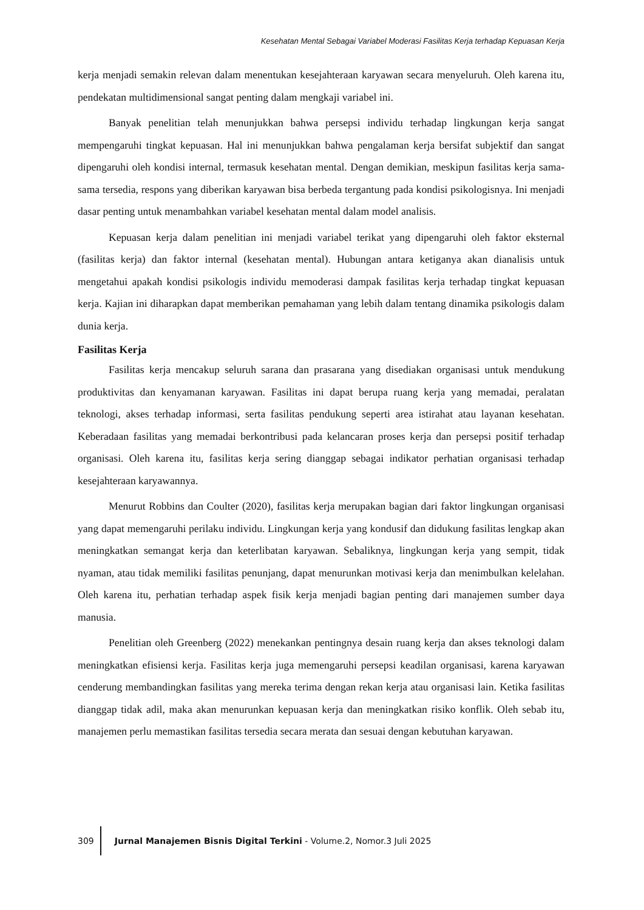Kesehatan Mental Sebagai Variabel Moderasi Fasilitas Kerja terhadap Kepuasan Kerja
kerja menjadi semakin relevan dalam menentukan kesejahteraan karyawan secara menyeluruh. Oleh karena itu, pendekatan multidimensional sangat penting dalam mengkaji variabel ini.
Banyak penelitian telah menunjukkan bahwa persepsi individu terhadap lingkungan kerja sangat mempengaruhi tingkat kepuasan. Hal ini menunjukkan bahwa pengalaman kerja bersifat subjektif dan sangat dipengaruhi oleh kondisi internal, termasuk kesehatan mental. Dengan demikian, meskipun fasilitas kerja sama-sama tersedia, respons yang diberikan karyawan bisa berbeda tergantung pada kondisi psikologisnya. Ini menjadi dasar penting untuk menambahkan variabel kesehatan mental dalam model analisis.
Kepuasan kerja dalam penelitian ini menjadi variabel terikat yang dipengaruhi oleh faktor eksternal (fasilitas kerja) dan faktor internal (kesehatan mental). Hubungan antara ketiganya akan dianalisis untuk mengetahui apakah kondisi psikologis individu memoderasi dampak fasilitas kerja terhadap tingkat kepuasan kerja. Kajian ini diharapkan dapat memberikan pemahaman yang lebih dalam tentang dinamika psikologis dalam dunia kerja.
Fasilitas Kerja
Fasilitas kerja mencakup seluruh sarana dan prasarana yang disediakan organisasi untuk mendukung produktivitas dan kenyamanan karyawan. Fasilitas ini dapat berupa ruang kerja yang memadai, peralatan teknologi, akses terhadap informasi, serta fasilitas pendukung seperti area istirahat atau layanan kesehatan. Keberadaan fasilitas yang memadai berkontribusi pada kelancaran proses kerja dan persepsi positif terhadap organisasi. Oleh karena itu, fasilitas kerja sering dianggap sebagai indikator perhatian organisasi terhadap kesejahteraan karyawannya.
Menurut Robbins dan Coulter (2020), fasilitas kerja merupakan bagian dari faktor lingkungan organisasi yang dapat memengaruhi perilaku individu. Lingkungan kerja yang kondusif dan didukung fasilitas lengkap akan meningkatkan semangat kerja dan keterlibatan karyawan. Sebaliknya, lingkungan kerja yang sempit, tidak nyaman, atau tidak memiliki fasilitas penunjang, dapat menurunkan motivasi kerja dan menimbulkan kelelahan. Oleh karena itu, perhatian terhadap aspek fisik kerja menjadi bagian penting dari manajemen sumber daya manusia.
Penelitian oleh Greenberg (2022) menekankan pentingnya desain ruang kerja dan akses teknologi dalam meningkatkan efisiensi kerja. Fasilitas kerja juga memengaruhi persepsi keadilan organisasi, karena karyawan cenderung membandingkan fasilitas yang mereka terima dengan rekan kerja atau organisasi lain. Ketika fasilitas dianggap tidak adil, maka akan menurunkan kepuasan kerja dan meningkatkan risiko konflik. Oleh sebab itu, manajemen perlu memastikan fasilitas tersedia secara merata dan sesuai dengan kebutuhan karyawan.
309 Jurnal Manajemen Bisnis Digital Terkini - Volume.2, Nomor.3 Juli 2025